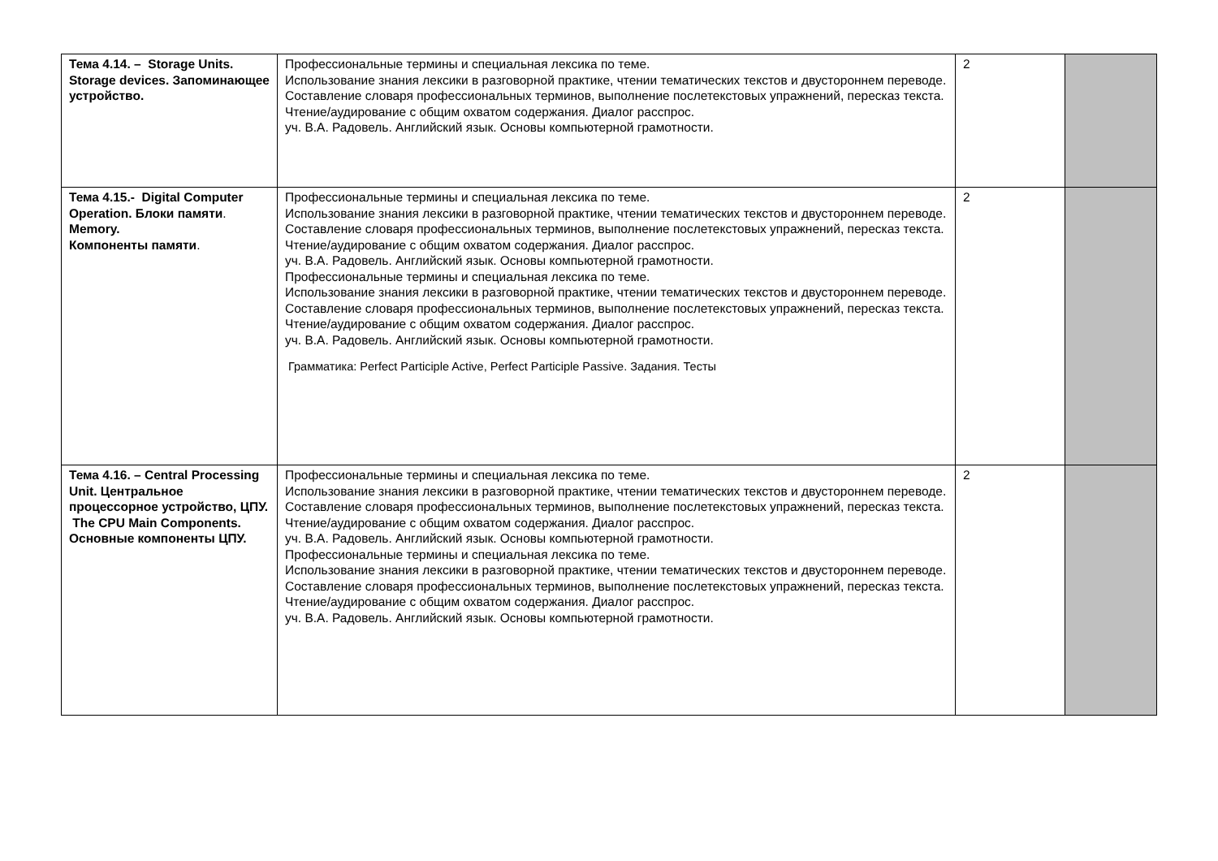| Тема 4.14. – Storage Units. Storage devices. Запоминающее устройство. | Профессиональные термины и специальная лексика по теме. Использование знания лексики в разговорной практике, чтении тематических текстов и двустороннем переводе. Составление словаря профессиональных терминов, выполнение послетекстовых упражнений, пересказ текста. Чтение/аудирование с общим охватом содержания. Диалог расспрос. уч. В.А. Радовель. Английский язык. Основы компьютерной грамотности. | 2 | |
| Тема 4.15.- Digital Computer Operation. Блоки памяти . Memory. Компоненты памяти . | Профессиональные термины и специальная лексика по теме. Использование знания лексики в разговорной практике, чтении тематических текстов и двустороннем переводе. Составление словаря профессиональных терминов, выполнение послетекстовых упражнений, пересказ текста. Чтение/аудирование с общим охватом содержания. Диалог расспрос. уч. В.А. Радовель. Английский язык. Основы компьютерной грамотности. Профессиональные термины и специальная лексика по теме. Использование знания лексики в разговорной практике, чтении тематических текстов и двустороннем переводе. Составление словаря профессиональных терминов, выполнение послетекстовых упражнений, пересказ текста. Чтение/аудирование с общим охватом содержания. Диалог расспрос. уч. В.А. Радовель. Английский язык. Основы компьютерной грамотности. Грамматика: Perfect Participle Active, Perfect Participle Passive. Задания. Тесты | 2 | |
| Тема 4.16. – Central Processing Unit. Центральное процессорное устройство, ЦПУ. The CPU Main Components. Основные компоненты ЦПУ. | Профессиональные термины и специальная лексика по теме. Использование знания лексики в разговорной практике, чтении тематических текстов и двустороннем переводе. Составление словаря профессиональных терминов, выполнение послетекстовых упражнений, пересказ текста. Чтение/аудирование с общим охватом содержания. Диалог расспрос. уч. В.А. Радовель. Английский язык. Основы компьютерной грамотности. Профессиональные термины и специальная лексика по теме. Использование знания лексики в разговорной практике, чтении тематических текстов и двустороннем переводе. Составление словаря профессиональных терминов, выполнение послетекстовых упражнений, пересказ текста. Чтение/аудирование с общим охватом содержания. Диалог расспрос. уч. В.А. Радовель. Английский язык. Основы компьютерной грамотности. | 2 | |